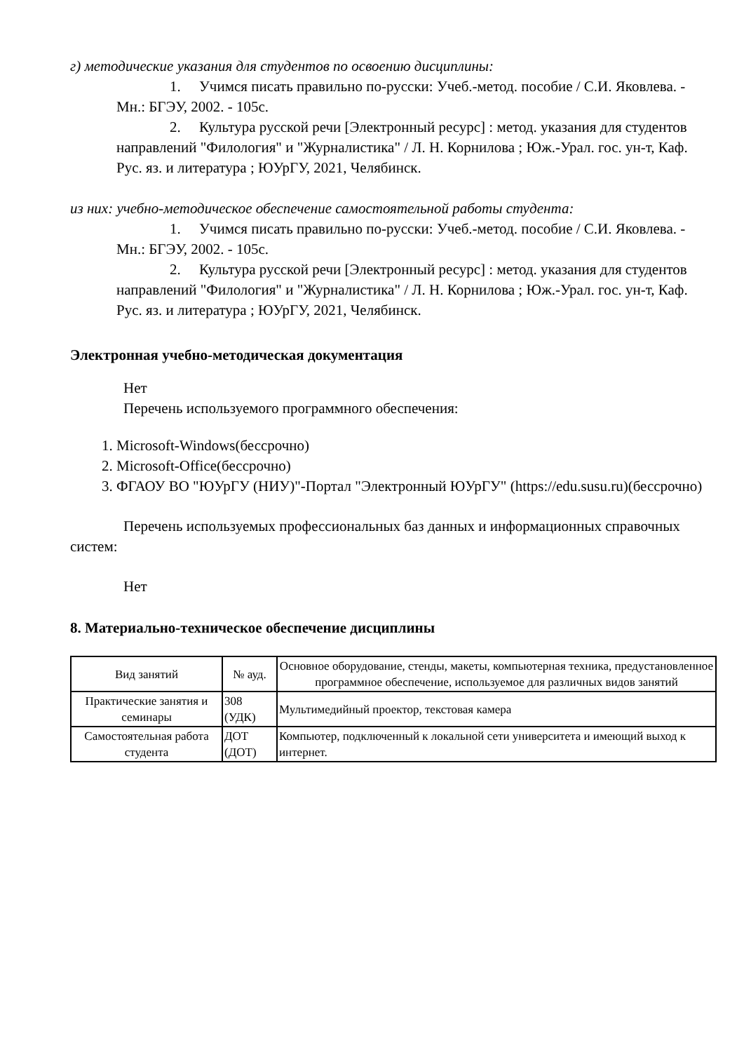г) методические указания для студентов по освоению дисциплины:
1. Учимся писать правильно по-русски: Учеб.-метод. пособие / С.И. Яковлева. - Мн.: БГЭУ, 2002. - 105с.
2. Культура русской речи [Электронный ресурс] : метод. указания для студентов направлений "Филология" и "Журналистика" / Л. Н. Корнилова ; Юж.-Урал. гос. ун-т, Каф. Рус. яз. и литература ; ЮУрГУ, 2021, Челябинск.
из них: учебно-методическое обеспечение самостоятельной работы студента:
1. Учимся писать правильно по-русски: Учеб.-метод. пособие / С.И. Яковлева. - Мн.: БГЭУ, 2002. - 105с.
2. Культура русской речи [Электронный ресурс] : метод. указания для студентов направлений "Филология" и "Журналистика" / Л. Н. Корнилова ; Юж.-Урал. гос. ун-т, Каф. Рус. яз. и литература ; ЮУрГУ, 2021, Челябинск.
Электронная учебно-методическая документация
Нет
Перечень используемого программного обеспечения:
1. Microsoft-Windows(бессрочно)
2. Microsoft-Office(бессрочно)
3. ФГАОУ ВО "ЮУрГУ (НИУ)"-Портал "Электронный ЮУрГУ" (https://edu.susu.ru)(бессрочно)
Перечень используемых профессиональных баз данных и информационных справочных систем:
Нет
8. Материально-техническое обеспечение дисциплины
| Вид занятий | № ауд. | Основное оборудование, стенды, макеты, компьютерная техника, предустановленное программное обеспечение, используемое для различных видов занятий |
| --- | --- | --- |
| Практические занятия и семинары | 308 (УДК) | Мультимедийный проектор, текстовая камера |
| Самостоятельная работа студента | ДОТ (ДОТ) | Компьютер, подключенный к локальной сети университета и имеющий выход к интернет. |